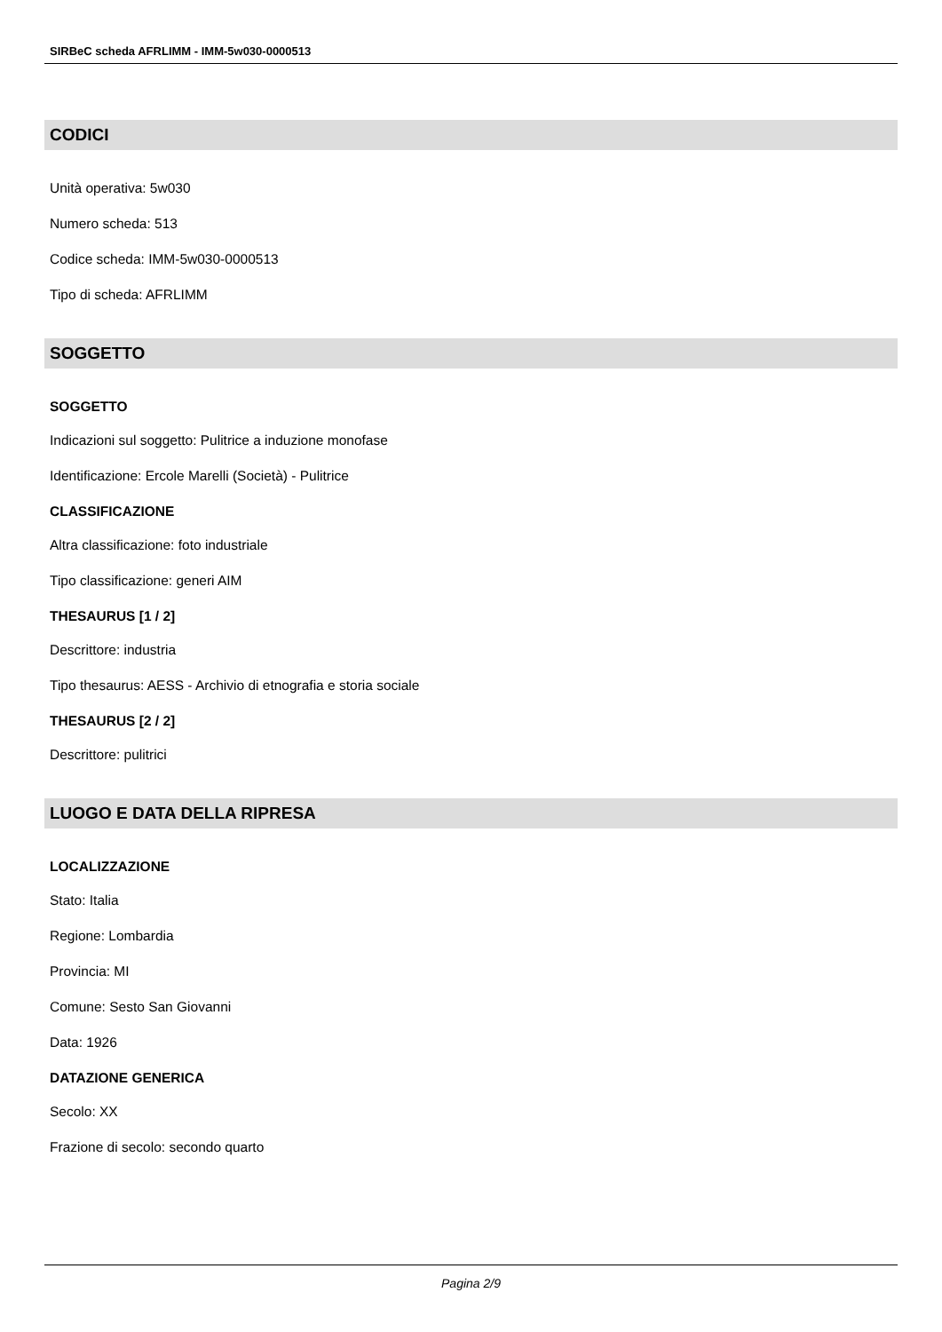SIRBeC scheda AFRLIMM - IMM-5w030-0000513
CODICI
Unità operativa: 5w030
Numero scheda: 513
Codice scheda: IMM-5w030-0000513
Tipo di scheda: AFRLIMM
SOGGETTO
SOGGETTO
Indicazioni sul soggetto: Pulitrice a induzione monofase
Identificazione: Ercole Marelli (Società) - Pulitrice
CLASSIFICAZIONE
Altra classificazione: foto industriale
Tipo classificazione: generi AIM
THESAURUS [1 / 2]
Descrittore: industria
Tipo thesaurus: AESS - Archivio di etnografia e storia sociale
THESAURUS [2 / 2]
Descrittore: pulitrici
LUOGO E DATA DELLA RIPRESA
LOCALIZZAZIONE
Stato: Italia
Regione: Lombardia
Provincia: MI
Comune: Sesto San Giovanni
Data: 1926
DATAZIONE GENERICA
Secolo: XX
Frazione di secolo: secondo quarto
Pagina 2/9